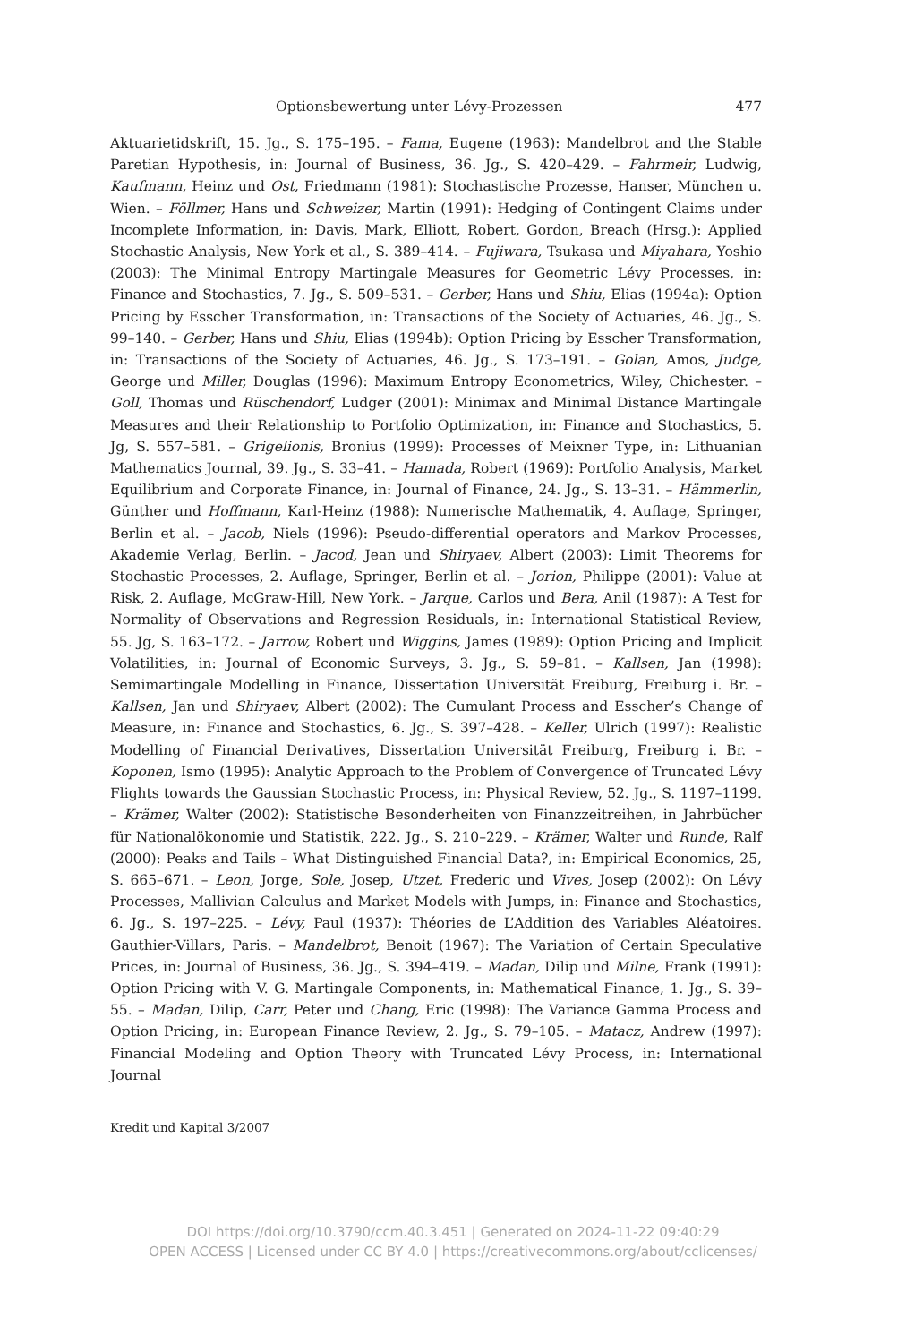Optionsbewertung unter Lévy-Prozessen 477
Aktuarietidskrift, 15. Jg., S. 175–195. – Fama, Eugene (1963): Mandelbrot and the Stable Paretian Hypothesis, in: Journal of Business, 36. Jg., S. 420–429. – Fahrmeir, Ludwig, Kaufmann, Heinz und Ost, Friedmann (1981): Stochastische Prozesse, Hanser, München u. Wien. – Föllmer, Hans und Schweizer, Martin (1991): Hedging of Contingent Claims under Incomplete Information, in: Davis, Mark, Elliott, Robert, Gordon, Breach (Hrsg.): Applied Stochastic Analysis, New York et al., S. 389–414. – Fujiwara, Tsukasa und Miyahara, Yoshio (2003): The Minimal Entropy Martingale Measures for Geometric Lévy Processes, in: Finance and Stochastics, 7. Jg., S. 509–531. – Gerber, Hans und Shiu, Elias (1994a): Option Pricing by Esscher Transformation, in: Transactions of the Society of Actuaries, 46. Jg., S. 99–140. – Gerber, Hans und Shiu, Elias (1994b): Option Pricing by Esscher Transformation, in: Transactions of the Society of Actuaries, 46. Jg., S. 173–191. – Golan, Amos, Judge, George und Miller, Douglas (1996): Maximum Entropy Econometrics, Wiley, Chichester. – Goll, Thomas und Rüschendorf, Ludger (2001): Minimax and Minimal Distance Martingale Measures and their Relationship to Portfolio Optimization, in: Finance and Stochastics, 5. Jg, S. 557–581. – Grigelionis, Bronius (1999): Processes of Meixner Type, in: Lithuanian Mathematics Journal, 39. Jg., S. 33–41. – Hamada, Robert (1969): Portfolio Analysis, Market Equilibrium and Corporate Finance, in: Journal of Finance, 24. Jg., S. 13–31. – Hämmerlin, Günther und Hoffmann, Karl-Heinz (1988): Numerische Mathematik, 4. Auflage, Springer, Berlin et al. – Jacob, Niels (1996): Pseudo-differential operators and Markov Processes, Akademie Verlag, Berlin. – Jacod, Jean und Shiryaev, Albert (2003): Limit Theorems for Stochastic Processes, 2. Auflage, Springer, Berlin et al. – Jorion, Philippe (2001): Value at Risk, 2. Auflage, McGraw-Hill, New York. – Jarque, Carlos und Bera, Anil (1987): A Test for Normality of Observations and Regression Residuals, in: International Statistical Review, 55. Jg, S. 163–172. – Jarrow, Robert und Wiggins, James (1989): Option Pricing and Implicit Volatilities, in: Journal of Economic Surveys, 3. Jg., S. 59–81. – Kallsen, Jan (1998): Semimartingale Modelling in Finance, Dissertation Universität Freiburg, Freiburg i. Br. – Kallsen, Jan und Shiryaev, Albert (2002): The Cumulant Process and Esscher’s Change of Measure, in: Finance and Stochastics, 6. Jg., S. 397–428. – Keller, Ulrich (1997): Realistic Modelling of Financial Derivatives, Dissertation Universität Freiburg, Freiburg i. Br. – Koponen, Ismo (1995): Analytic Approach to the Problem of Convergence of Truncated Lévy Flights towards the Gaussian Stochastic Process, in: Physical Review, 52. Jg., S. 1197–1199. – Krämer, Walter (2002): Statistische Besonderheiten von Finanzzeitreihen, in Jahrbücher für Nationalökonomie und Statistik, 222. Jg., S. 210–229. – Krämer, Walter und Runde, Ralf (2000): Peaks and Tails – What Distinguished Financial Data?, in: Empirical Economics, 25, S. 665–671. – Leon, Jorge, Sole, Josep, Utzet, Frederic und Vives, Josep (2002): On Lévy Processes, Mallivian Calculus and Market Models with Jumps, in: Finance and Stochastics, 6. Jg., S. 197–225. – Lévy, Paul (1937): Théories de L’Addition des Variables Aléatoires. Gauthier-Villars, Paris. – Mandelbrot, Benoit (1967): The Variation of Certain Speculative Prices, in: Journal of Business, 36. Jg., S. 394–419. – Madan, Dilip und Milne, Frank (1991): Option Pricing with V. G. Martingale Components, in: Mathematical Finance, 1. Jg., S. 39–55. – Madan, Dilip, Carr, Peter und Chang, Eric (1998): The Variance Gamma Process and Option Pricing, in: European Finance Review, 2. Jg., S. 79–105. – Matacz, Andrew (1997): Financial Modeling and Option Theory with Truncated Lévy Process, in: International Journal
Kredit und Kapital 3/2007
DOI https://doi.org/10.3790/ccm.40.3.451 | Generated on 2024-11-22 09:40:29
OPEN ACCESS | Licensed under CC BY 4.0 | https://creativecommons.org/about/cclicenses/